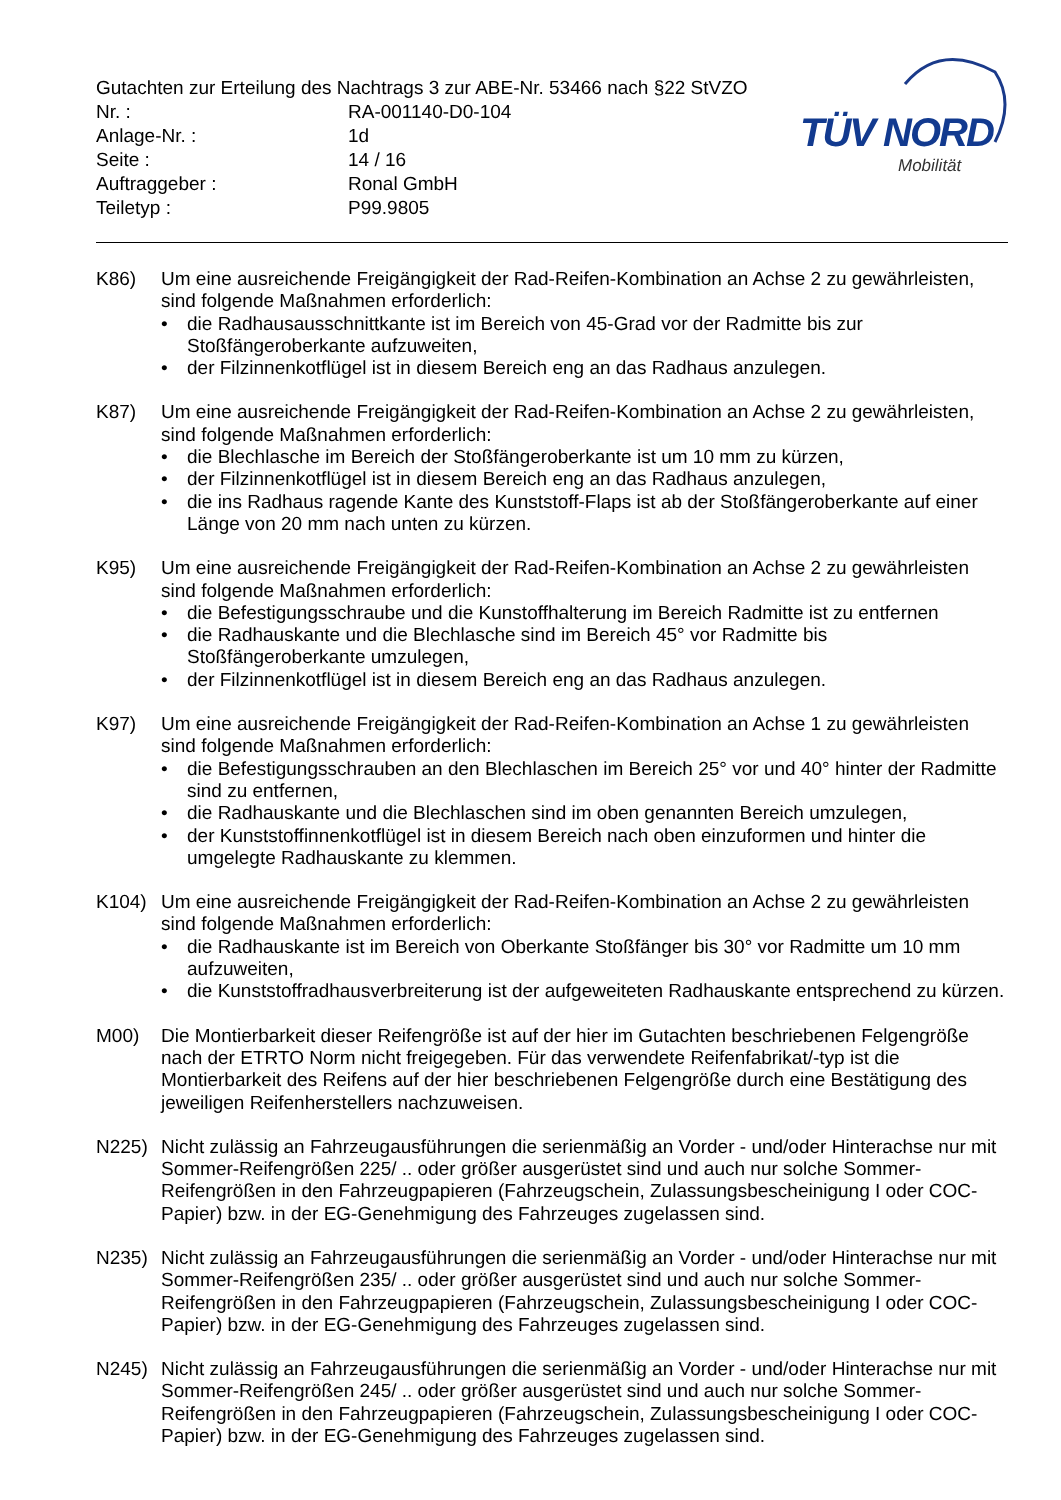Gutachten zur Erteilung des Nachtrags 3 zur ABE-Nr. 53466 nach §22 StVZO
| Nr. : | RA-001140-D0-104 |
| Anlage-Nr. : | 1d |
| Seite : | 14 / 16 |
| Auftraggeber : | Ronal GmbH |
| Teiletyp : | P99.9805 |
TÜV NORD
Mobilität
K86) Um eine ausreichende Freigängigkeit der Rad-Reifen-Kombination an Achse 2 zu gewährleisten, sind folgende Maßnahmen erforderlich:
• die Radhausausschnittkante ist im Bereich von 45-Grad vor der Radmitte bis zur Stoßfängeroberkante aufzuweiten,
• der Filzinnenkotflügel ist in diesem Bereich eng an das Radhaus anzulegen.
K87) Um eine ausreichende Freigängigkeit der Rad-Reifen-Kombination an Achse 2 zu gewährleisten, sind folgende Maßnahmen erforderlich:
• die Blechlasche im Bereich der Stoßfängeroberkante ist um 10 mm zu kürzen,
• der Filzinnenkotflügel ist in diesem Bereich eng an das Radhaus anzulegen,
• die ins Radhaus ragende Kante des Kunststoff-Flaps ist ab der Stoßfängeroberkante auf einer Länge von 20 mm nach unten zu kürzen.
K95) Um eine ausreichende Freigängigkeit der Rad-Reifen-Kombination an Achse 2 zu gewährleisten sind folgende Maßnahmen erforderlich:
• die Befestigungsschraube und die Kunstoffhalterung im Bereich Radmitte ist zu entfernen
• die Radhauskante und die Blechlasche sind im Bereich 45° vor Radmitte bis Stoßfängeroberkante umzulegen,
• der Filzinnenkotflügel ist in diesem Bereich eng an das Radhaus anzulegen.
K97) Um eine ausreichende Freigängigkeit der Rad-Reifen-Kombination an Achse 1 zu gewährleisten sind folgende Maßnahmen erforderlich:
• die Befestigungsschrauben an den Blechlaschen im Bereich 25° vor und 40° hinter der Radmitte sind zu entfernen,
• die Radhauskante und die Blechlaschen sind im oben genannten Bereich umzulegen,
• der Kunststoffinnenkotflügel ist in diesem Bereich nach oben einzuformen und hinter die umgelegte Radhauskante zu klemmen.
K104) Um eine ausreichende Freigängigkeit der Rad-Reifen-Kombination an Achse 2 zu gewährleisten sind folgende Maßnahmen erforderlich:
• die Radhauskante ist im Bereich von Oberkante Stoßfänger bis 30° vor Radmitte um 10 mm aufzuweiten,
• die Kunststoffradhausverbreiterung ist der aufgeweiteten Radhauskante entsprechend zu kürzen.
M00) Die Montierbarkeit dieser Reifengröße ist auf der hier im Gutachten beschriebenen Felgengröße nach der ETRTO Norm nicht freigegeben. Für das verwendete Reifenfabrikat/-typ ist die Montierbarkeit des Reifens auf der hier beschriebenen Felgengröße durch eine Bestätigung des jeweiligen Reifenherstellers nachzuweisen.
N225) Nicht zulässig an Fahrzeugausführungen die serienmäßig an Vorder - und/oder Hinterachse nur mit Sommer-Reifengrößen 225/ .. oder größer ausgerüstet sind und auch nur solche Sommer-Reifengrößen in den Fahrzeugpapieren (Fahrzeugschein, Zulassungsbescheinigung I oder COC- Papier) bzw. in der EG-Genehmigung des Fahrzeuges zugelassen sind.
N235) Nicht zulässig an Fahrzeugausführungen die serienmäßig an Vorder - und/oder Hinterachse nur mit Sommer-Reifengrößen 235/ .. oder größer ausgerüstet sind und auch nur solche Sommer-Reifengrößen in den Fahrzeugpapieren (Fahrzeugschein, Zulassungsbescheinigung I oder COC- Papier) bzw. in der EG-Genehmigung des Fahrzeuges zugelassen sind.
N245) Nicht zulässig an Fahrzeugausführungen die serienmäßig an Vorder - und/oder Hinterachse nur mit Sommer-Reifengrößen 245/ .. oder größer ausgerüstet sind und auch nur solche Sommer-Reifengrößen in den Fahrzeugpapieren (Fahrzeugschein, Zulassungsbescheinigung I oder COC- Papier) bzw. in der EG-Genehmigung des Fahrzeuges zugelassen sind.